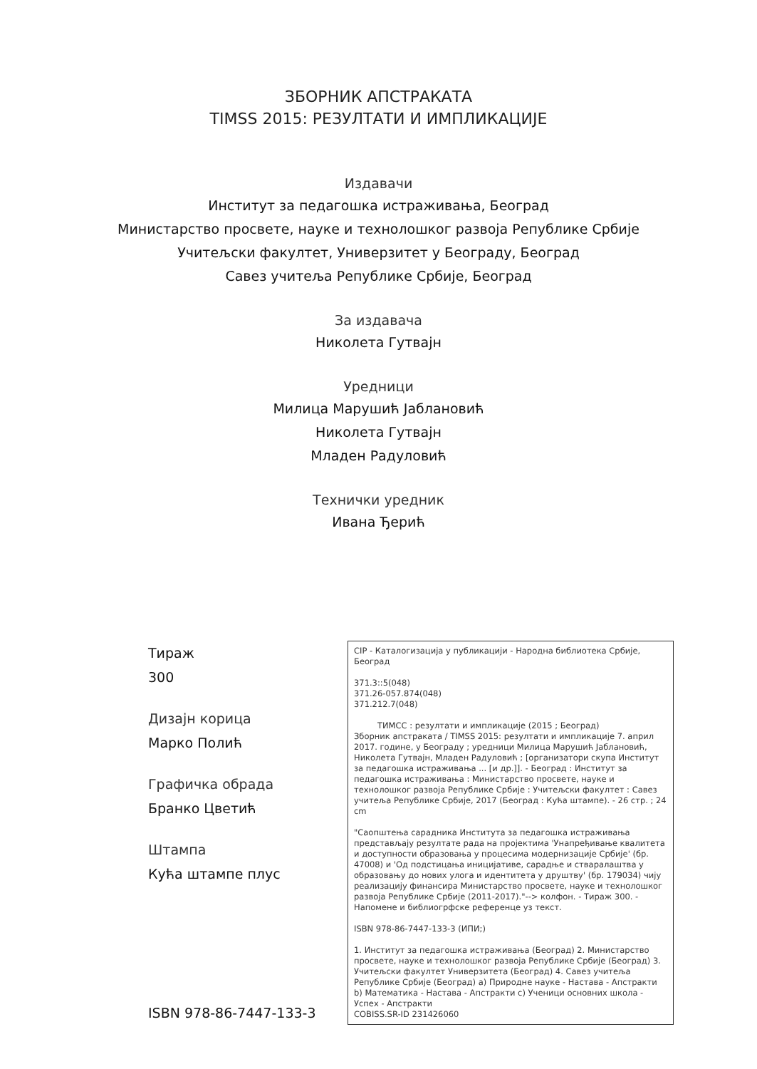ЗБОРНИК АПСТРАКАТА
TIMSS 2015: РЕЗУЛТАТИ И ИМПЛИКАЦИЈЕ
Издавачи
Институт за педагошка истраживања, Београд
Министарство просвете, науке и технолошког развоја Републике Србије
Учитељски факултет, Универзитет у Београду, Београд
Савез учитеља Републике Србије, Београд
За издавача
Николета Гутвајн
Уредници
Милица Марушић Јаблановић
Николета Гутвајн
Младен Радуловић
Технички уредник
Ивана Ђерић
Тираж
300
Дизајн корица
Марко Полић
Графичка обрада
Бранко Цветић
Штампа
Кућа штампе плус
ISBN 978-86-7447-133-3
CIP - Каталогизација у публикацији - Народна библиотека Србије, Београд
371.3::5(048)
371.26-057.874(048)
371.212.7(048)
ТИМСС : резултати и импликације (2015 ; Београд)
Зборник апстраката / TIMSS 2015: резултати и импликације 7. април 2017. године, у Београду ; уредници Милица Марушић Јаблановић, Николета Гутвајн, Младен Радуловић ; [организатори скупа Институт за педагошка истраживања ... [и др.]]. - Београд : Институт за педагошка истраживања : Министарство просвете, науке и технолошког развоја Републике Србије : Учитељски факултет : Савез учитеља Републике Србије, 2017 (Београд : Кућа штампе). - 26 стр. ; 24 cm
"Саопштења сарадника Института за педагошка истраживања представљају резултате рада на пројектима 'Унапређивање квалитета и доступности образовања у процесима модернизације Србије' (бр. 47008) и 'Од подстицања иницијативе, сарадње и стваралаштва у образовању до нових улога и идентитета у друштву' (бр. 179034) чију реализацију финансира Министарство просвете, науке и технолошког развоја Републике Србије (2011-2017)."--> колфон. - Тираж 300. - Напомене и библиогрфске референце уз текст.
ISBN 978-86-7447-133-3 (ИПИ;)
1. Институт за педагошка истраживања (Београд) 2. Министарство просвете, науке и технолошког развоја Републике Србије (Београд) 3. Учитељски факултет Универзитета (Београд) 4. Савез учитеља Републике Србије (Београд) a) Природне науке - Настава - Апстракти b) Математика - Настава - Апстракти c) Ученици основних школа - Успех - Апстракти
COBISS.SR-ID 231426060